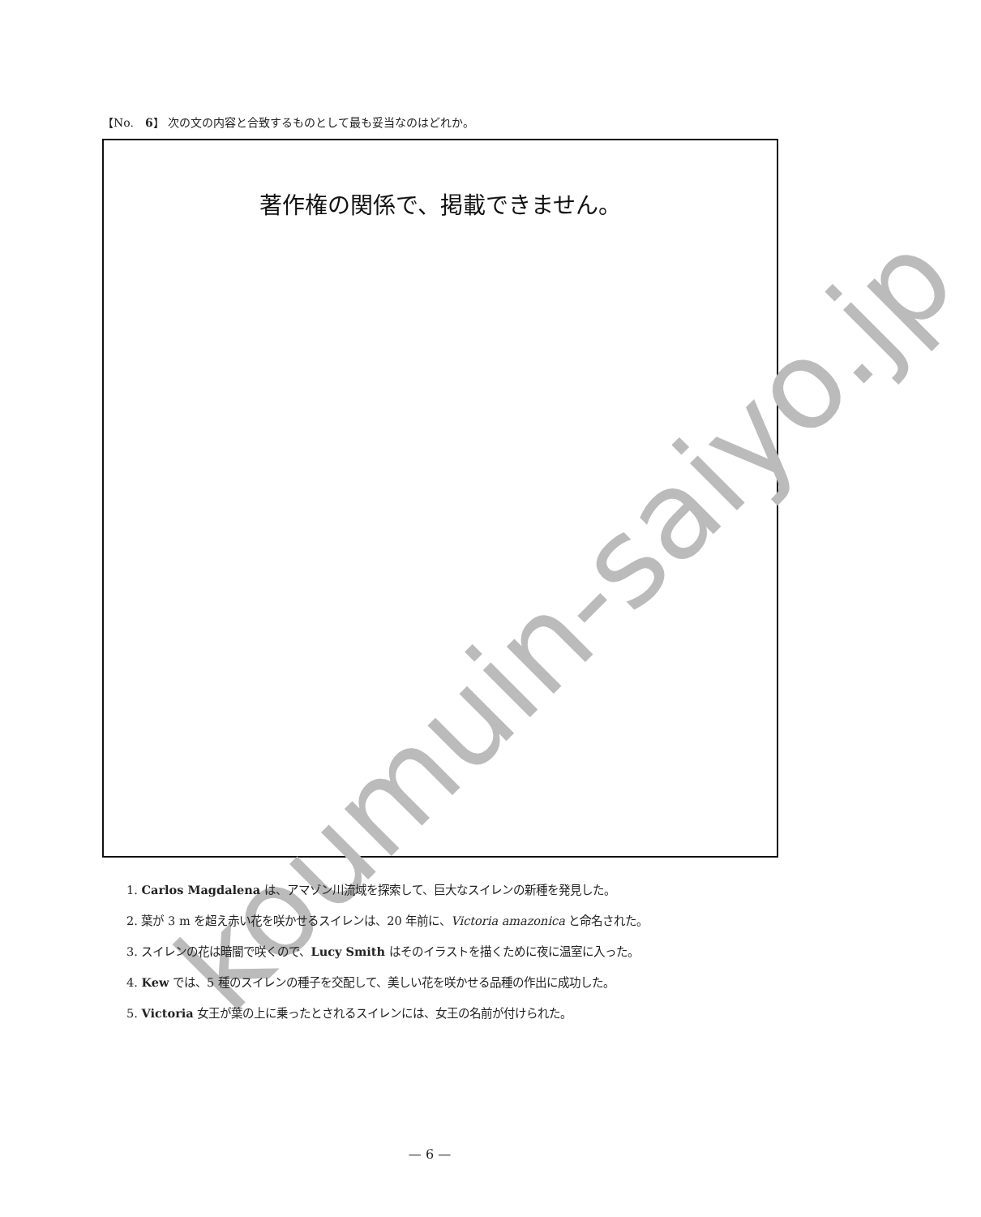【No.　6】 次の文の内容と合致するものとして最も妥当なのはどれか。
著作権の関係で、掲載できません。
koumuin-saiyo.jp
1. Carlos Magdalena は、アマゾン川流域を探索して、巨大なスイレンの新種を発見した。
2. 葉が 3 m を超え赤い花を咲かせるスイレンは、20 年前に、Victoria amazonica と命名された。
3. スイレンの花は暗闇で咲くので、Lucy Smith はそのイラストを描くために夜に温室に入った。
4. Kew では、5 種のスイレンの種子を交配して、美しい花を咲かせる品種の作出に成功した。
5. Victoria 女王が葉の上に乗ったとされるスイレンには、女王の名前が付けられた。
— 6 —